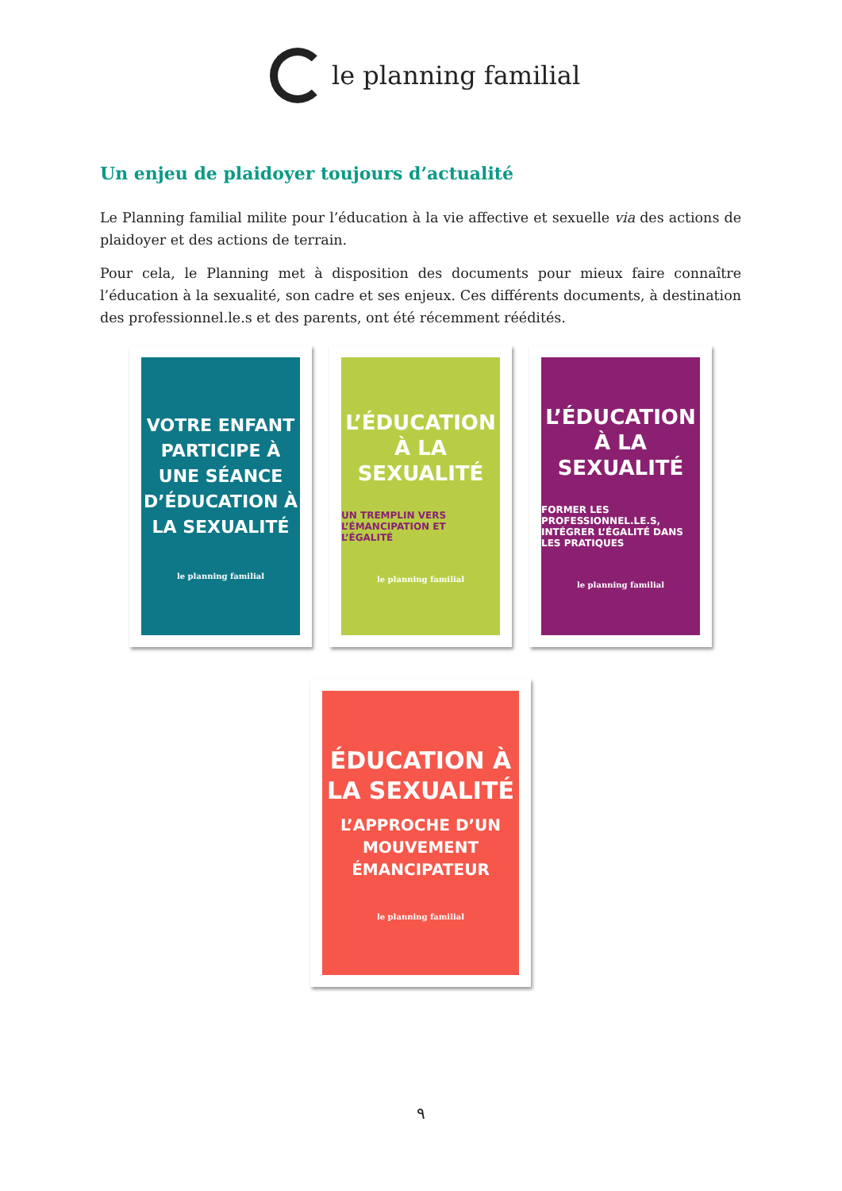le planning familial
Un enjeu de plaidoyer toujours d’actualité
Le Planning familial milite pour l’éducation à la vie affective et sexuelle via des actions de plaidoyer et des actions de terrain.
Pour cela, le Planning met à disposition des documents pour mieux faire connaître l’éducation à la sexualité, son cadre et ses enjeux. Ces différents documents, à destination des professionnel.le.s et des parents, ont été récemment réédités.
VOTRE ENFANT PARTICIPE À UNE SÉANCE D’ÉDUCATION À LA SEXUALITÉ
le planning familial
L’ÉDUCATION À LA SEXUALITÉ
UN TREMPLIN VERS L’ÉMANCIPATION ET L’ÉGALITÉ
le planning familial
L’ÉDUCATION À LA SEXUALITÉ
FORMER LES PROFESSIONNEL.LE.S, INTÉGRER L’ÉGALITÉ DANS LES PRATIQUES
le planning familial
ÉDUCATION À LA SEXUALITÉ
L’APPROCHE D’UN MOUVEMENT ÉMANCIPATEUR
le planning familial
٩